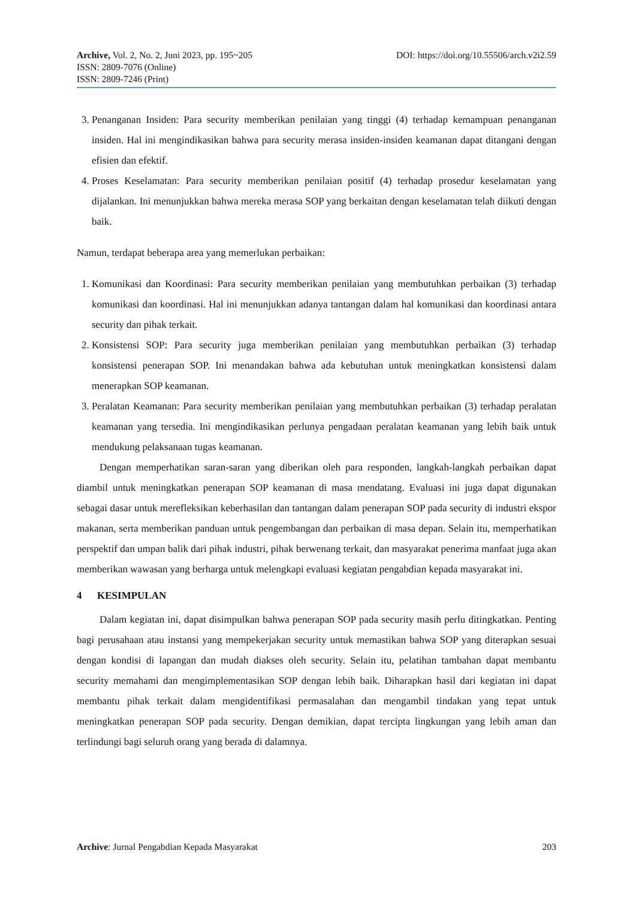Archive, Vol. 2, No. 2, Juni 2023, pp. 195~205 DOI: https://doi.org/10.55506/arch.v2i2.59
ISSN: 2809-7076 (Online)
ISSN: 2809-7246 (Print)
3. Penanganan Insiden: Para security memberikan penilaian yang tinggi (4) terhadap kemampuan penanganan insiden. Hal ini mengindikasikan bahwa para security merasa insiden-insiden keamanan dapat ditangani dengan efisien dan efektif.
4. Proses Keselamatan: Para security memberikan penilaian positif (4) terhadap prosedur keselamatan yang dijalankan. Ini menunjukkan bahwa mereka merasa SOP yang berkaitan dengan keselamatan telah diikuti dengan baik.
Namun, terdapat beberapa area yang memerlukan perbaikan:
1. Komunikasi dan Koordinasi: Para security memberikan penilaian yang membutuhkan perbaikan (3) terhadap komunikasi dan koordinasi. Hal ini menunjukkan adanya tantangan dalam hal komunikasi dan koordinasi antara security dan pihak terkait.
2. Konsistensi SOP: Para security juga memberikan penilaian yang membutuhkan perbaikan (3) terhadap konsistensi penerapan SOP. Ini menandakan bahwa ada kebutuhan untuk meningkatkan konsistensi dalam menerapkan SOP keamanan.
3. Peralatan Keamanan: Para security memberikan penilaian yang membutuhkan perbaikan (3) terhadap peralatan keamanan yang tersedia. Ini mengindikasikan perlunya pengadaan peralatan keamanan yang lebih baik untuk mendukung pelaksanaan tugas keamanan.
Dengan memperhatikan saran-saran yang diberikan oleh para responden, langkah-langkah perbaikan dapat diambil untuk meningkatkan penerapan SOP keamanan di masa mendatang. Evaluasi ini juga dapat digunakan sebagai dasar untuk merefleksikan keberhasilan dan tantangan dalam penerapan SOP pada security di industri ekspor makanan, serta memberikan panduan untuk pengembangan dan perbaikan di masa depan. Selain itu, memperhatikan perspektif dan umpan balik dari pihak industri, pihak berwenang terkait, dan masyarakat penerima manfaat juga akan memberikan wawasan yang berharga untuk melengkapi evaluasi kegiatan pengabdian kepada masyarakat ini.
4 KESIMPULAN
Dalam kegiatan ini, dapat disimpulkan bahwa penerapan SOP pada security masih perlu ditingkatkan. Penting bagi perusahaan atau instansi yang mempekerjakan security untuk memastikan bahwa SOP yang diterapkan sesuai dengan kondisi di lapangan dan mudah diakses oleh security. Selain itu, pelatihan tambahan dapat membantu security memahami dan mengimplementasikan SOP dengan lebih baik. Diharapkan hasil dari kegiatan ini dapat membantu pihak terkait dalam mengidentifikasi permasalahan dan mengambil tindakan yang tepat untuk meningkatkan penerapan SOP pada security. Dengan demikian, dapat tercipta lingkungan yang lebih aman dan terlindungi bagi seluruh orang yang berada di dalamnya.
Archive: Jurnal Pengabdian Kepada Masyarakat 203